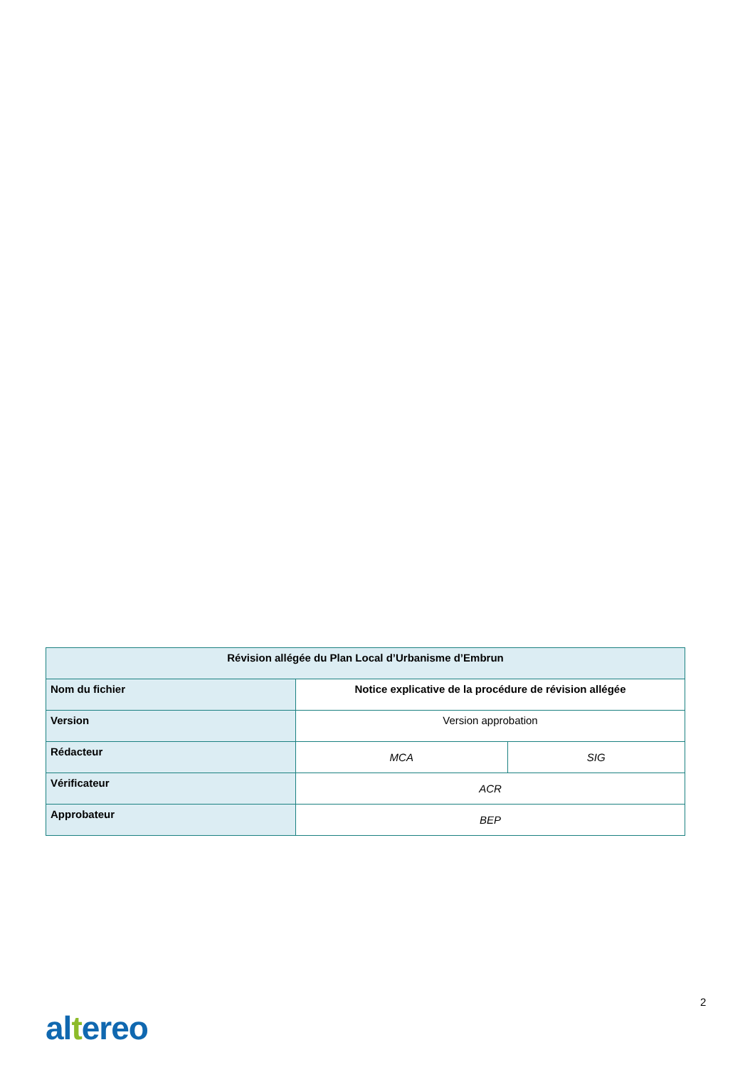| Révision allégée du Plan Local d’Urbanisme d’Embrun | | |
| Nom du fichier | Notice explicative de la procédure de révision allégée | |
| Version | Version approbation | |
| Rédacteur | MCA | SIG |
| Vérificateur | ACR | |
| Approbateur | BEP | |
2
altereo